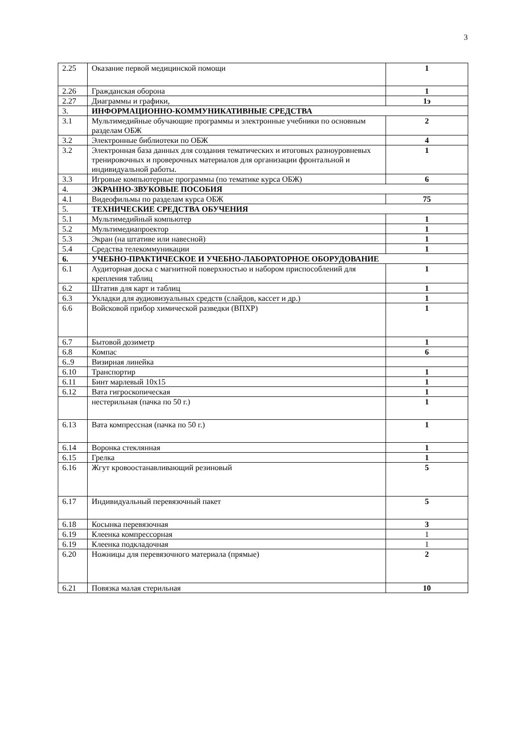3
| 2.25 | Оказание первой медицинской помощи | 1 |
| 2.26 | Гражданская оборона | 1 |
| 2.27 | Диаграммы и графики, | 1э |
| 3. | ИНФОРМАЦИОННО-КОММУНИКАТИВНЫЕ СРЕДСТВА | |
| 3.1 | Мультимедийные обучающие программы и электронные учебники по основным разделам ОБЖ | 2 |
| 3.2 | Электронные библиотеки по ОБЖ | 4 |
| 3.2 | Электронная база данных для создания тематических и итоговых разноуровневых тренировочных и проверочных материалов для организации фронтальной и индивидуальной работы. | 1 |
| 3.3 | Игровые компьютерные программы (по тематике курса ОБЖ) | 6 |
| 4. | ЭКРАННО-ЗВУКОВЫЕ ПОСОБИЯ | |
| 4.1 | Видеофильмы по разделам курса ОБЖ | 75 |
| 5. | ТЕХНИЧЕСКИЕ СРЕДСТВА ОБУЧЕНИЯ | |
| 5.1 | Мультимедийный компьютер | 1 |
| 5.2 | Мультимедиапроектор | 1 |
| 5.3 | Экран (на штативе или навесной) | 1 |
| 5.4 | Средства телекоммуникации | 1 |
| 6. | УЧЕБНО-ПРАКТИЧЕСКОЕ И УЧЕБНО-ЛАБОРАТОРНОЕ ОБОРУДОВАНИЕ | |
| 6.1 | Аудиторная доска с магнитной поверхностью и набором приспособлений для крепления таблиц | 1 |
| 6.2 | Штатив для карт и таблиц | 1 |
| 6.3 | Укладки для аудиовизуальных средств (слайдов, кассет и др.) | 1 |
| 6.6 | Войсковой прибор химической разведки (ВПХР) | 1 |
| 6.7 | Бытовой дозиметр | 1 |
| 6.8 | Компас | 6 |
| 6..9 | Визирная линейка | |
| 6.10 | Транспортир | 1 |
| 6.11 | Бинт марлевый 10х15 | 1 |
| 6.12 | Вата гигроскопическая | 1 |
| | нестерильная (пачка по 50 г.) | 1 |
| 6.13 | Вата компрессная (пачка по 50 г.) | 1 |
| 6.14 | Воронка стеклянная | 1 |
| 6.15 | Грелка | 1 |
| 6.16 | Жгут кровоостанавливающий резиновый | 5 |
| 6.17 | Индивидуальный перевязочный пакет | 5 |
| 6.18 | Косынка перевязочная | 3 |
| 6.19 | Клеенка компрессорная | 1 |
| 6.19 | Клеенка подкладочная | 1 |
| 6.20 | Ножницы для перевязочного материала (прямые) | 2 |
| 6.21 | Повязка малая стерильная | 10 |